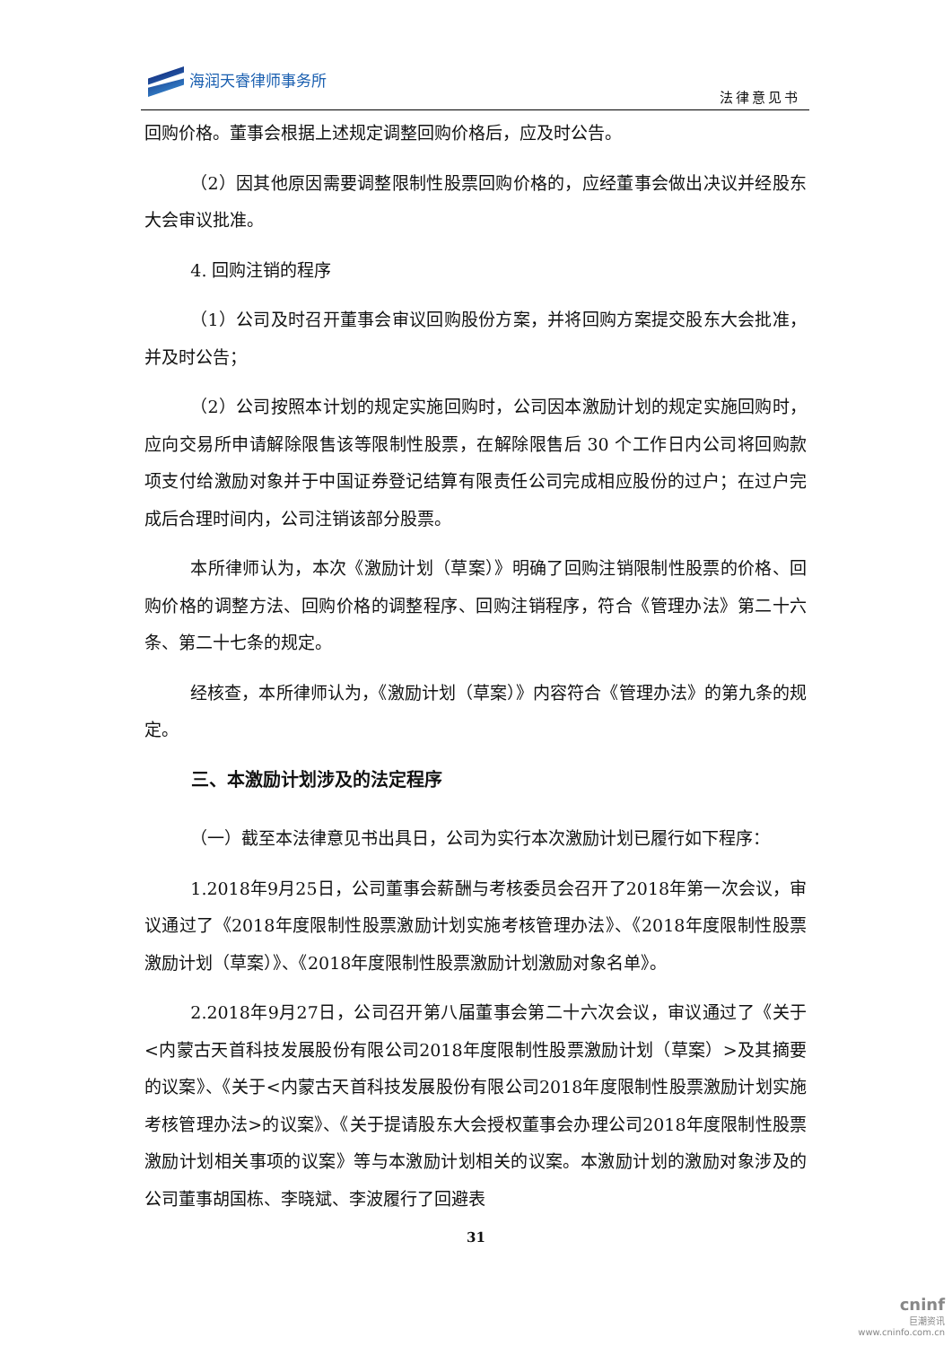海润天睿律师事务所
法律意见书
回购价格。董事会根据上述规定调整回购价格后，应及时公告。
（2）因其他原因需要调整限制性股票回购价格的，应经董事会做出决议并经股东大会审议批准。
4. 回购注销的程序
（1）公司及时召开董事会审议回购股份方案，并将回购方案提交股东大会批准，并及时公告；
（2）公司按照本计划的规定实施回购时，公司因本激励计划的规定实施回购时，应向交易所申请解除限售该等限制性股票，在解除限售后 30 个工作日内公司将回购款项支付给激励对象并于中国证券登记结算有限责任公司完成相应股份的过户；在过户完成后合理时间内，公司注销该部分股票。
本所律师认为，本次《激励计划（草案）》明确了回购注销限制性股票的价格、回购价格的调整方法、回购价格的调整程序、回购注销程序，符合《管理办法》第二十六条、第二十七条的规定。
经核查，本所律师认为，《激励计划（草案）》内容符合《管理办法》的第九条的规定。
三、本激励计划涉及的法定程序
（一）截至本法律意见书出具日，公司为实行本次激励计划已履行如下程序：
1.2018年9月25日，公司董事会薪酬与考核委员会召开了2018年第一次会议，审议通过了《2018年度限制性股票激励计划实施考核管理办法》、《2018年度限制性股票激励计划（草案）》、《2018年度限制性股票激励计划激励对象名单》。
2.2018年9月27日，公司召开第八届董事会第二十六次会议，审议通过了《关于<内蒙古天首科技发展股份有限公司2018年度限制性股票激励计划（草案）>及其摘要的议案》、《关于<内蒙古天首科技发展股份有限公司2018年度限制性股票激励计划实施考核管理办法>的议案》、《关于提请股东大会授权董事会办理公司2018年度限制性股票激励计划相关事项的议案》等与本激励计划相关的议案。本激励计划的激励对象涉及的公司董事胡国栋、李晓斌、李波履行了回避表
31
cninf
巨潮资讯
www.cninfo.com.cn